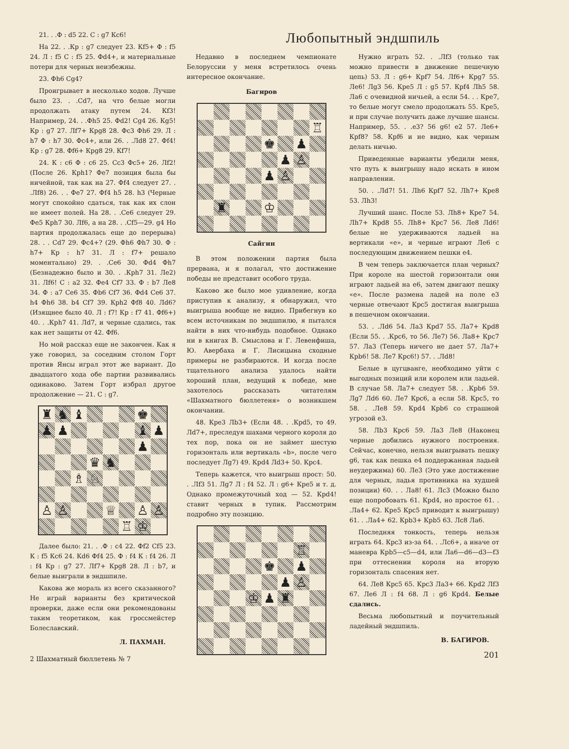21. . .Ф : d5 22. С : g7 Кc6!
На 22. . .Кр : g7 следует 23. Кf5+ Ф : f5 24. Л : f5 С : f5 25. Фd4+, и материальные потери для черных неизбежны.
23. Фh6 Сg4?
Проигрывает в несколько ходов. Лучше было 23. . .Сd7, на что белые могли продолжать атаку путем 24. Кf3! Например, 24. . .Фh5 25. Фd2! Сg4 26. Кg5! Кр : g7 27. Лf7+ Крg8 28. Фс3 Фh6 29. Л : h7 Ф : h7 30. Фс4+, или 26. . .Лd8 27. Фf4! Кр : g7 28. Фf6+ Крg8 29. Кf7!
24. К : с6 Ф : с6 25. Сс3 Фс5+ 26. Лf2! (После 26. Крh1? Фе7 позиция была бы ничейной, так как на 27. Фf4 следует 27. . .Лf8) 26. . . Фе7 27. Фf4 h5 28. h3 (Черные могут спокойно сдаться, так как их слон не имеет полей. На 28. . .Се6 следует 29. Фе5 Крh7 30. Лf6, а на 28. . .Сf5—29. g4 Но партия продолжалась еще до перерыва) 28. . . Сd7 29. Фс4+? (29. Фh6 Фh7 30. Ф : h7+ Кр : h7 31. Л : f7+ решало моментально) 29. . .Се6 30. Фd4 Фh7 (Безнадежно было и 30. . .Крh7 31. Ле2) 31. Лf6! С : а2 32. Фе4 Сf7 33. Ф : b7 Ле8 34. Ф : а7 Се6 35. Фb6 Сf7 36. Фd4 Се6 37. h4 Фh6 38. b4 Сf7 39. Крh2 Фf8 40. Лd6? (Изящнее было 40. Л : f7! Кр : f7 41. Фf6+) 40. . .Крh7 41. Лd7, и черные сдались, так как нет защиты от 42. Фf6.
Но мой рассказ еще не закончен. Как я уже говорил, за соседним столом Горт против Янсы играл этот же вариант. До двадцатого хода обе партии развивались одинаково. Затем Горт избрал другое продолжение — 21. С : g7.
| ♜ | ♞ | ♝ | | | | ♚ | |
| ♟ | ♟ | | | | | ♝ | ♟ |
| | | | | | | ♟ | |
| | | | ♛ | ♞ | | | |
| | | ♗ | ♘ | | | | |
| ♙ | ♙ | | | ♕ | | ♙ | ♙ |
| | | | | | ♖ | ♔ | |
Далее было: 21. . .Ф : с4 22. Фf2 Сf5 23. К : f5 Кс6 24. Кd6 Фf4 25. Ф : f4 К : f4 26. Л : f4 Кр : g7 27. Лf7+ Крg8 28. Л : b7, и белые выиграли в эндшпиле.
Какова же мораль из всего сказанного? Не играй варианты без критической проверки, даже если они рекомендованы таким теоретиком, как гроссмейстер Болеславский.
Л. ПАХМАН.
2 Шахматный бюллетень № 7
Любопытный эндшпиль
Недавно в последнем чемпионате Белоруссии у меня встретилось очень интересное окончание.
Багиров
| | | | | | | | ♖ |
| | | | | ♚ | | ♟ | |
| | | | | | ♟ | ♙ | |
| | | | | ♟ | ♙ | | |
| | ♜ | | | ♔ | | | |
Сайгин
В этом положении партия была прервана, и я полагал, что достижение победы не представит особого труда.
Каково же было мое удивление, когда приступив к анализу, я обнаружил, что выигрыша вообще не видно. Прибегнув ко всем источникам по эндшпилю, я пытался найти в них что-нибудь подобное. Однако ни в книгах В. Смыслова и Г. Левенфиша, Ю. Авербаха и Г. Лисицына сходные примеры не разбираются. И когда после тщательного анализа удалось найти хороший план, ведущий к победе, мне захотелось рассказать читателям «Шахматного бюллетеня» о возникшем окончании.
48. Кре3 Лb3+ (Если 48. . .Крd5, то 49. Лd7+, преследуя шахами черного короля до тех пор, пока он не займет шестую горизонталь или вертикаль «b», после чего последует Лg7) 49. Крd4 Лd3+ 50. Крс4.
Теперь кажется, что выигрыш прост: 50. . .Лf3 51. Лg7 Л : f4 52. Л : g6+ Кре5 и т. д. Однако промежуточный ход — 52. Крd4! ставит черных в тупик. Рассмотрим подробно эту позицию.
| | | | | | | ♖ | |
| | | | | ♚ | | ♟ | |
| | | | | | ♟ | ♙ | |
| | | | ♔ | ♟ | ♜ | | |
Нужно играть 52. . .Лf3 (только так можно привести в движение пешечную цепь) 53. Л : g6+ Крf7 54. Лf6+ Крg7 55. Ле6! Лg3 56. Кре5 Л : g5 57. Крf4 Лh5 58. Ла6 с очевидной ничьей, а если 54. . . Кре7, то белые могут смело продолжать 55. Кре5, и при случае получить даже лучшие шансы. Например, 55. . .е3? 56 g6! е2 57. Ле6+ Крf8? 58. Крf6 и не видно, как черным делать ничью.
Приведенные варианты убедили меня, что путь к выигрышу надо искать в ином направлении.
50. . .Лd7! 51. Лh6 Крf7 52. Лh7+ Кре8 53. Лh3!
Лучший шанс. После 53. Лh8+ Кре7 54. Лh7+ Крd8 55. Лh8+ Крс7 56. Ле8 Лd6! белые не удерживаются ладьей на вертикали «е», и черные играют Ле6 с последующим движением пешки е4.
В чем теперь заключается план черных? При короле на шестой горизонтали они играют ладьей на е6, затем двигают пешку «е». После размена ладей на поле е3 черные отвечают Крс5 достигая выигрыша в пешечном окончании.
53. . .Лd6 54. Ла3 Крd7 55. Ла7+ Крd8 (Если 55. . .Крс6, то 56. Ле7) 56. Ла8+ Крс7 57. Ла3 (Теперь ничего не дает 57. Ла7+ Крb6! 58. Ле7 Крс6!) 57. . .Лd8!
Белые в цугцванге, необходимо уйти с выгодных позиций или королем или ладьей. В случае 58. Ла7+ следует 58. . .Крb6 59. Лg7 Лd6 60. Ле7 Крс6, а если 58. Крс5, то 58. . .Ле8 59. Крd4 Крb6 со страшной угрозой е3.
58. Лb3 Крс6 59. Ла3 Ле8 (Наконец черные добились нужного построения. Сейчас, конечно, нельзя выигрывать пешку g6, так как пешка е4 поддержанная ладьей неудержима) 60. Ле3 (Это уже достижение для черных, ладья противника на худшей позиции) 60. . . Ла8! 61. Лс3 (Можно было еще попробовать 61. Крd4, но простое 61. . .Ла4+ 62. Кре5 Крс5 приводит к выигрышу) 61. . .Ла4+ 62. Крb3+ Крb5 63. Лс8 Ла6.
Последняя тонкость, теперь нельзя играть 64. Крс3 из-за 64. . .Лс6+, а иначе от маневра Крb5—с5—d4, или Ла6—d6—d3—f3 при оттеснении короля на вторую горизонталь спасения нет.
64. Ле8 Крс5 65. Крс3 Ла3+ 66. Крd2 Лf3 67. Ле6 Л : f4 68. Л : g6 Крd4. Белые сдались.
Весьма любопытный и поучительный ладейный эндшпиль.
В. БАГИРОВ.
201